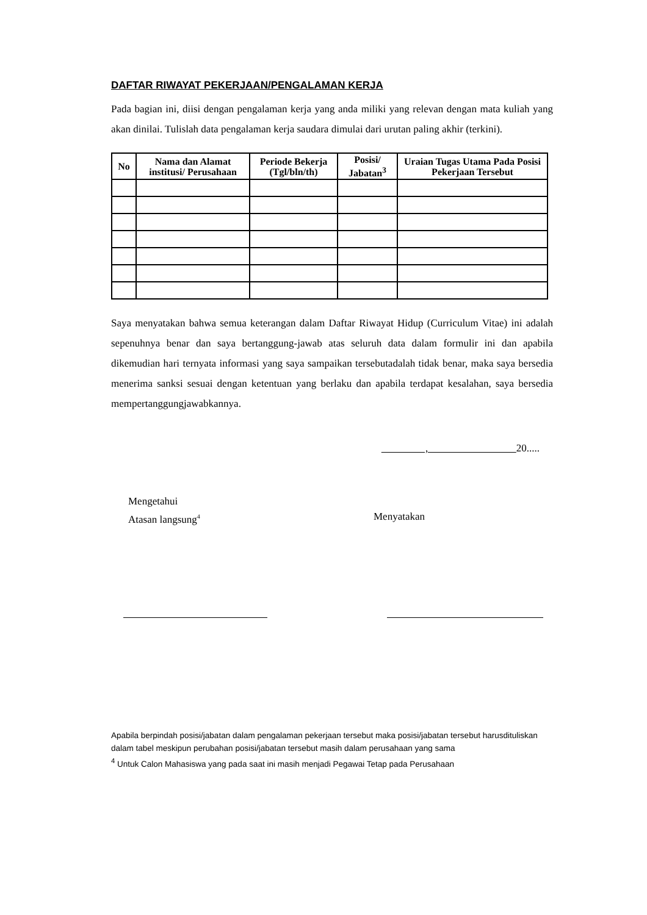DAFTAR RIWAYAT PEKERJAAN/PENGALAMAN KERJA
Pada bagian ini, diisi dengan pengalaman kerja yang anda miliki yang relevan dengan mata kuliah yang akan dinilai. Tulislah data pengalaman kerja saudara dimulai dari urutan paling akhir (terkini).
| No | Nama dan Alamat institusi/ Perusahaan | Periode Bekerja (Tgl/bln/th) | Posisi/ Jabatan<sup>3</sup> | Uraian Tugas Utama Pada Posisi Pekerjaan Tersebut |
| --- | --- | --- | --- | --- |
Saya menyatakan bahwa semua keterangan dalam Daftar Riwayat Hidup (Curriculum Vitae) ini adalah sepenuhnya benar dan saya bertanggung-jawab atas seluruh data dalam formulir ini dan apabila dikemudian hari ternyata informasi yang saya sampaikan tersebutadalah tidak benar, maka saya bersedia menerima sanksi sesuai dengan ketentuan yang berlaku dan apabila terdapat kesalahan, saya bersedia mempertanggungjawabkannya.
, 20.....
Mengetahui
Atasan langsung<sup>4</sup>
Menyatakan
Apabila berpindah posisi/jabatan dalam pengalaman pekerjaan tersebut maka posisi/jabatan tersebut harusdituliskan dalam tabel meskipun perubahan posisi/jabatan tersebut masih dalam perusahaan yang sama
<sup>4</sup> Untuk Calon Mahasiswa yang pada saat ini masih menjadi Pegawai Tetap pada Perusahaan